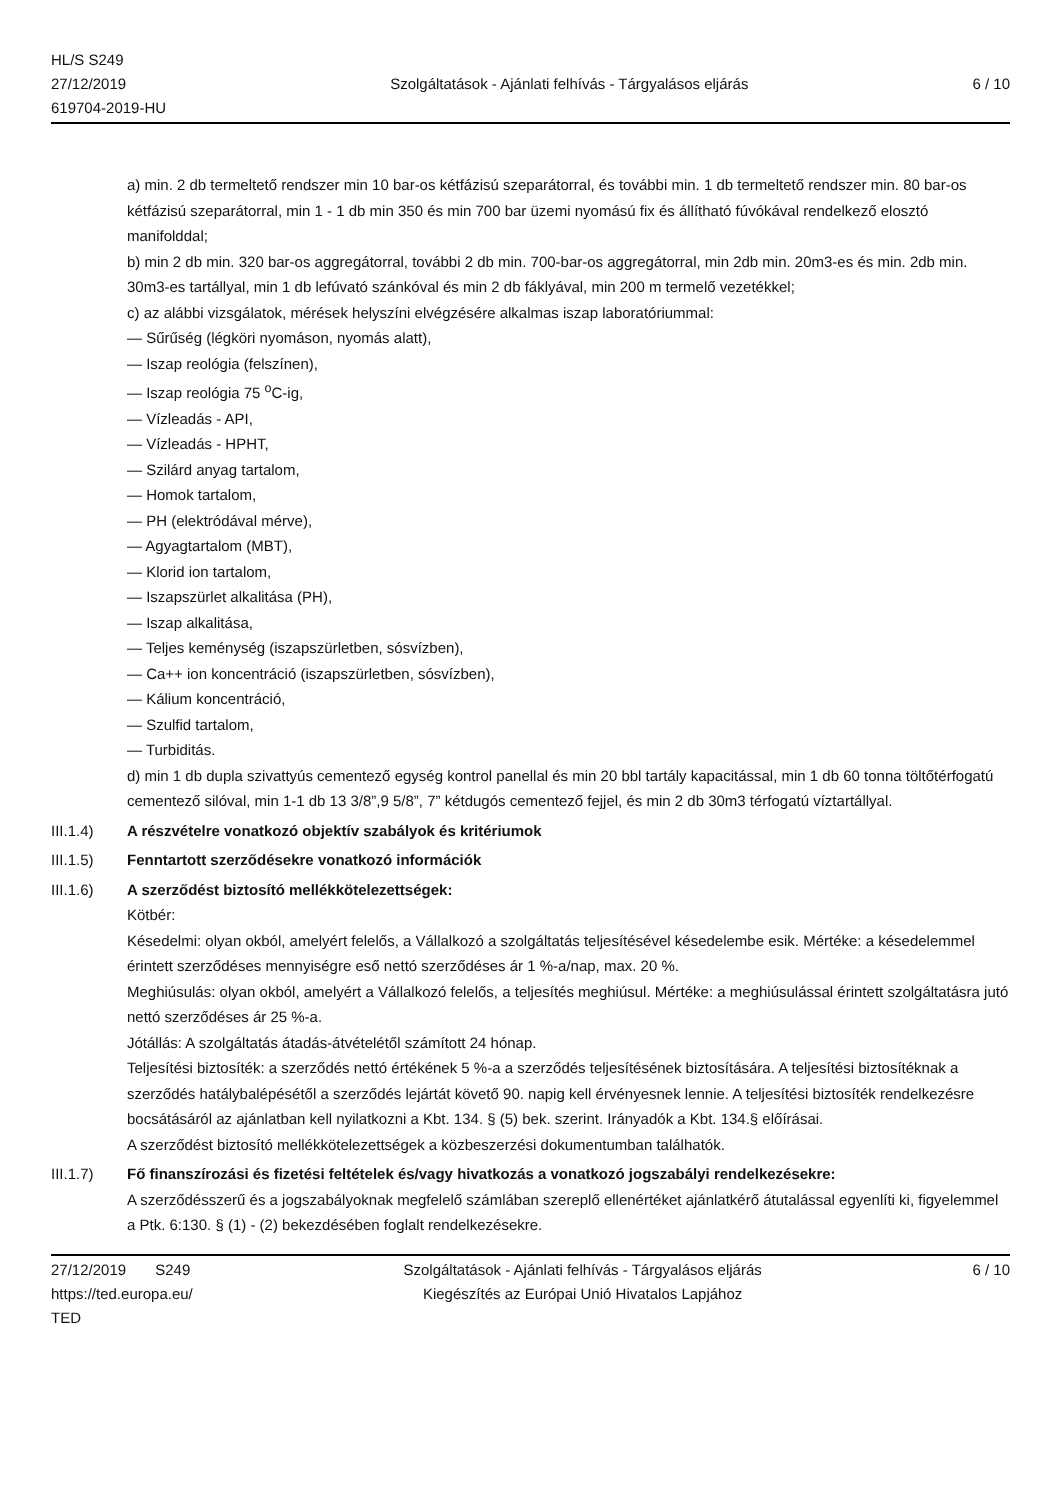HL/S S249
27/12/2019
619704-2019-HU
Szolgáltatások - Ajánlati felhívás - Tárgyalásos eljárás
6 / 10
a) min. 2 db termeltető rendszer min 10 bar-os kétfázisú szeparátorral, és további min. 1 db termeltető rendszer min. 80 bar-os kétfázisú szeparátorral, min 1 - 1 db min 350 és min 700 bar üzemi nyomású fix és állítható fúvókával rendelkező elosztó manifolddal;
b) min 2 db min. 320 bar-os aggregátorral, további 2 db min. 700-bar-os aggregátorral, min 2db min. 20m3-es és min. 2db min. 30m3-es tartállyal, min 1 db lefúvató szánkóval és min 2 db fáklyával, min 200 m termelő vezetékkel;
c) az alábbi vizsgálatok, mérések helyszíni elvégzésére alkalmas iszap laboratóriummal:
— Sűrűség (légköri nyomáson, nyomás alatt),
— Iszap reológia (felszínen),
— Iszap reológia 75 <sup>o</sup>C-ig,
— Vízleadás - API,
— Vízleadás - HPHT,
— Szilárd anyag tartalom,
— Homok tartalom,
— PH (elektródával mérve),
— Agyagtartalom (MBT),
— Klorid ion tartalom,
— Iszapszürlet alkalitása (PH),
— Iszap alkalitása,
— Teljes keménység (iszapszürletben, sósvízben),
— Ca++ ion koncentráció (iszapszürletben, sósvízben),
— Kálium koncentráció,
— Szulfid tartalom,
— Turbiditás.
d) min 1 db dupla szivattyús cementező egység kontrol panellal és min 20 bbl tartály kapacitással, min 1 db 60 tonna töltőtérfogatú cementező silóval, min 1-1 db 13 3/8”,9 5/8”, 7” kétdugós cementező fejjel, és min 2 db 30m3 térfogatú víztartállyal.
III.1.4) A részvételre vonatkozó objektív szabályok és kritériumok
III.1.5) Fenntartott szerződésekre vonatkozó információk
III.1.6) A szerződést biztosító mellékkötelezettségek:
Kötbér:
Késedelmi: olyan okból, amelyért felelős, a Vállalkozó a szolgáltatás teljesítésével késedelembe esik. Mértéke: a késedelemmel érintett szerződéses mennyiségre eső nettó szerződéses ár 1 %-a/nap, max. 20 %.
Meghiúsulás: olyan okból, amelyért a Vállalkozó felelős, a teljesítés meghiúsul. Mértéke: a meghiúsulással érintett szolgáltatásra jutó nettó szerződéses ár 25 %-a.
Jótállás: A szolgáltatás átadás-átvételétől számított 24 hónap.
Teljesítési biztosíték: a szerződés nettó értékének 5 %-a a szerződés teljesítésének biztosítására. A teljesítési biztosítéknak a szerződés hatálybalépésétől a szerződés lejártát követő 90. napig kell érvényesnek lennie. A teljesítési biztosíték rendelkezésre bocsátásáról az ajánlatban kell nyilatkozni a Kbt. 134. § (5) bek. szerint. Irányadók a Kbt. 134.§ előírásai.
A szerződést biztosító mellékkötelezettségek a közbeszerzési dokumentumban találhatók.
III.1.7) Fő finanszírozási és fizetési feltételek és/vagy hivatkozás a vonatkozó jogszabályi rendelkezésekre:
A szerződésszerű és a jogszabályoknak megfelelő számlában szereplő ellenértéket ajánlatkérő átutalással egyenlíti ki, figyelemmel a Ptk. 6:130. § (1) - (2) bekezdésében foglalt rendelkezésekre.
27/12/2019 S249
https://ted.europa.eu/
TED
Szolgáltatások - Ajánlati felhívás - Tárgyalásos eljárás
Kiegészítés az Európai Unió Hivatalos Lapjához
6 / 10